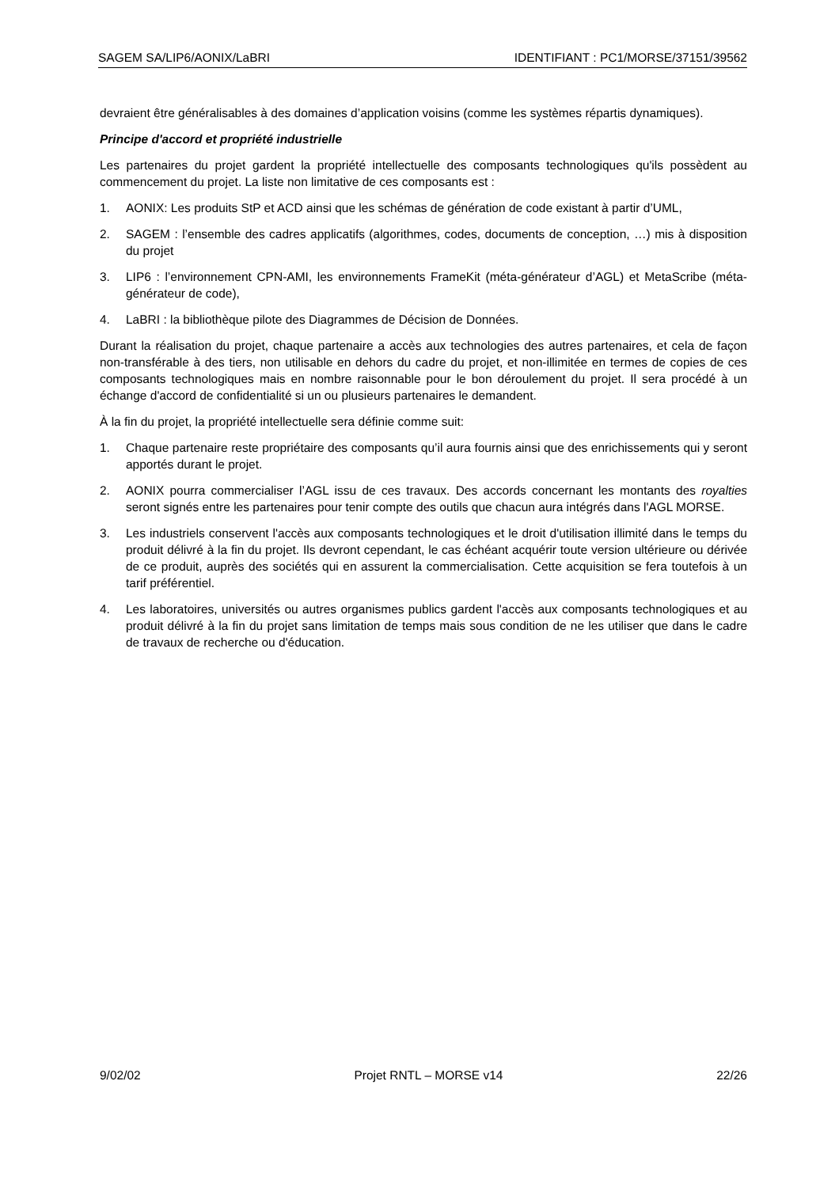SAGEM SA/LIP6/AONIX/LaBRI IDENTIFIANT : PC1/MORSE/37151/39562
devraient être généralisables à des domaines d’application voisins (comme les systèmes répartis dynamiques).
Principe d'accord et propriété industrielle
Les partenaires du projet gardent la propriété intellectuelle des composants technologiques qu'ils possèdent au commencement du projet. La liste non limitative de ces composants est :
1. AONIX: Les produits StP et ACD ainsi que les schémas de génération de code existant à partir d’UML,
2. SAGEM : l’ensemble des cadres applicatifs (algorithmes, codes, documents de conception, …) mis à disposition du projet
3. LIP6 : l’environnement CPN-AMI, les environnements FrameKit (méta-générateur d’AGL) et MetaScribe (méta-générateur de code),
4. LaBRI : la bibliothèque pilote des Diagrammes de Décision de Données.
Durant la réalisation du projet, chaque partenaire a accès aux technologies des autres partenaires, et cela de façon non-transférable à des tiers, non utilisable en dehors du cadre du projet, et non-illimitée en termes de copies de ces composants technologiques mais en nombre raisonnable pour le bon déroulement du projet. Il sera procédé à un échange d'accord de confidentialité si un ou plusieurs partenaires le demandent.
À la fin du projet, la propriété intellectuelle sera définie comme suit:
1. Chaque partenaire reste propriétaire des composants qu’il aura fournis ainsi que des enrichissements qui y seront apportés durant le projet.
2. AONIX pourra commercialiser l’AGL issu de ces travaux. Des accords concernant les montants des royalties seront signés entre les partenaires pour tenir compte des outils que chacun aura intégrés dans l'AGL MORSE.
3. Les industriels conservent l'accès aux composants technologiques et le droit d'utilisation illimité dans le temps du produit délivré à la fin du projet. Ils devront cependant, le cas échéant acquérir toute version ultérieure ou dérivée de ce produit, auprès des sociétés qui en assurent la commercialisation. Cette acquisition se fera toutefois à un tarif préférentiel.
4. Les laboratoires, universités ou autres organismes publics gardent l'accès aux composants technologiques et au produit délivré à la fin du projet sans limitation de temps mais sous condition de ne les utiliser que dans le cadre de travaux de recherche ou d'éducation.
9/02/02 Projet RNTL – MORSE v14 22/26